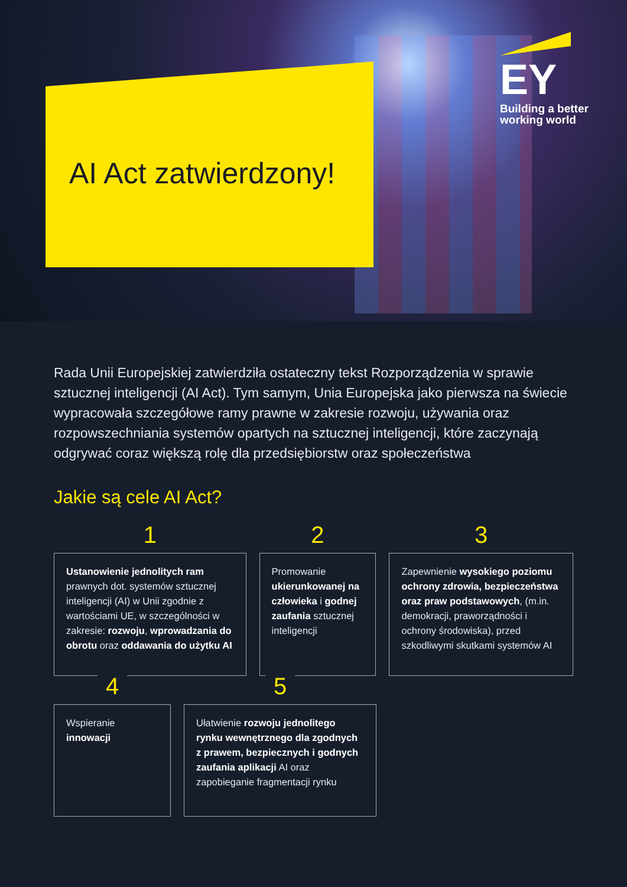AI Act zatwierdzony!
EY
Building a better
working world
Rada Unii Europejskiej zatwierdziła ostateczny tekst Rozporządzenia w sprawie sztucznej inteligencji (AI Act). Tym samym, Unia Europejska jako pierwsza na świecie wypracowała szczegółowe ramy prawne w zakresie rozwoju, używania oraz rozpowszechniania systemów opartych na sztucznej inteligencji, które zaczynają odgrywać coraz większą rolę dla przedsiębiorstw oraz społeczeństwa
Jakie są cele AI Act?
1
Ustanowienie jednolitych ram prawnych dot. systemów sztucznej inteligencji (AI) w Unii zgodnie z wartościami UE, w szczególności w zakresie: rozwoju, wprowadzania do obrotu oraz oddawania do użytku AI
2
Promowanie ukierunkowanej na człowieka i godnej zaufania sztucznej inteligencji
3
Zapewnienie wysokiego poziomu ochrony zdrowia, bezpieczeństwa oraz praw podstawowych, (m.in. demokracji, praworządności i ochrony środowiska), przed szkodliwymi skutkami systemów AI
4
Wspieranie innowacji
5
Ułatwienie rozwoju jednolitego rynku wewnętrznego dla zgodnych z prawem, bezpiecznych i godnych zaufania aplikacji AI oraz zapobieganie fragmentacji rynku